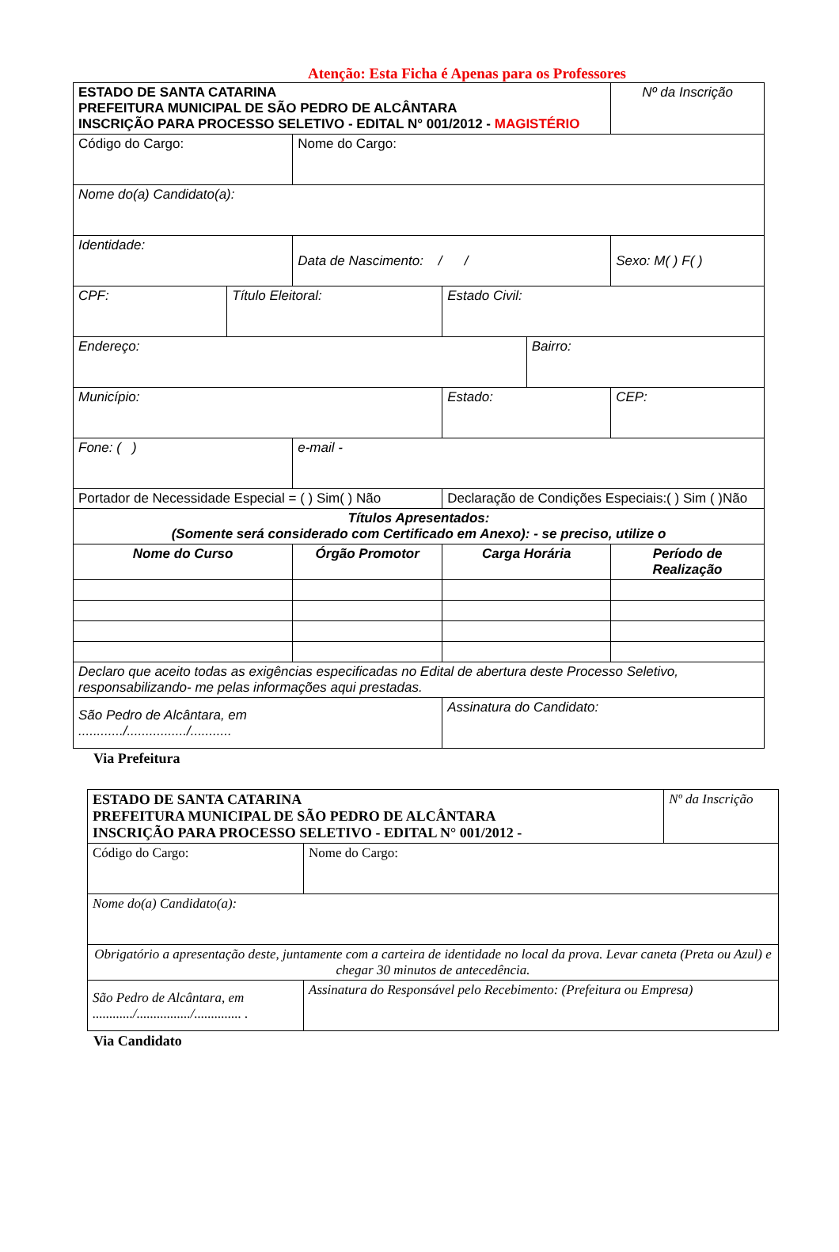Atenção: Esta Ficha é Apenas para os Professores
| ESTADO DE SANTA CATARINA PREFEITURA MUNICIPAL DE SÃO PEDRO DE ALCÂNTARA INSCRIÇÃO PARA PROCESSO SELETIVO - EDITAL N° 001/2012 - MAGISTÉRIO | | | | | | Nº da Inscrição |
| Código do Cargo: | | Nome do Cargo: | | | | |
| Nome do(a) Candidato(a): | | | | | | |
| Identidade: | | Data de Nascimento: / / | | | | Sexo: M( ) F( ) |
| CPF: | Título Eleitoral: | | Estado Civil: | | | |
| Endereço: | | | | | Bairro: | |
| Município: | | | | Estado: | | CEP: |
| Fone: ( ) | | e-mail - | | | | |
| Portador de Necessidade Especial = ( ) Sim( ) Não | | | Declaração de Condições Especiais:( ) Sim ( )Não | | | |
| Títulos Apresentados: (Somente será considerado com Certificado em Anexo): - se preciso, utilize o | | | | | | |
| Nome do Curso | | Órgão Promotor | | Carga Horária | | Período de Realização |
| Declaro que aceito todas as exigências especificadas no Edital de abertura deste Processo Seletivo, responsabilizando- me pelas informações aqui prestadas. | | | | | | |
| São Pedro de Alcântara, em ............/................/........... | | | Assinatura do Candidato: | | | |
Via Prefeitura
| ESTADO DE SANTA CATARINA PREFEITURA MUNICIPAL DE SÃO PEDRO DE ALCÂNTARA INSCRIÇÃO PARA PROCESSO SELETIVO - EDITAL N° 001/2012 - | | Nº da Inscrição |
| Código do Cargo: | Nome do Cargo: | |
| Nome do(a) Candidato(a): | | |
| Obrigatório a apresentação deste, juntamente com a carteira de identidade no local da prova. Levar caneta (Preta ou Azul) e chegar 30 minutos de antecedência. | | |
| São Pedro de Alcântara, em ............/................/.............. . | Assinatura do Responsável pelo Recebimento: (Prefeitura ou Empresa) | |
Via Candidato